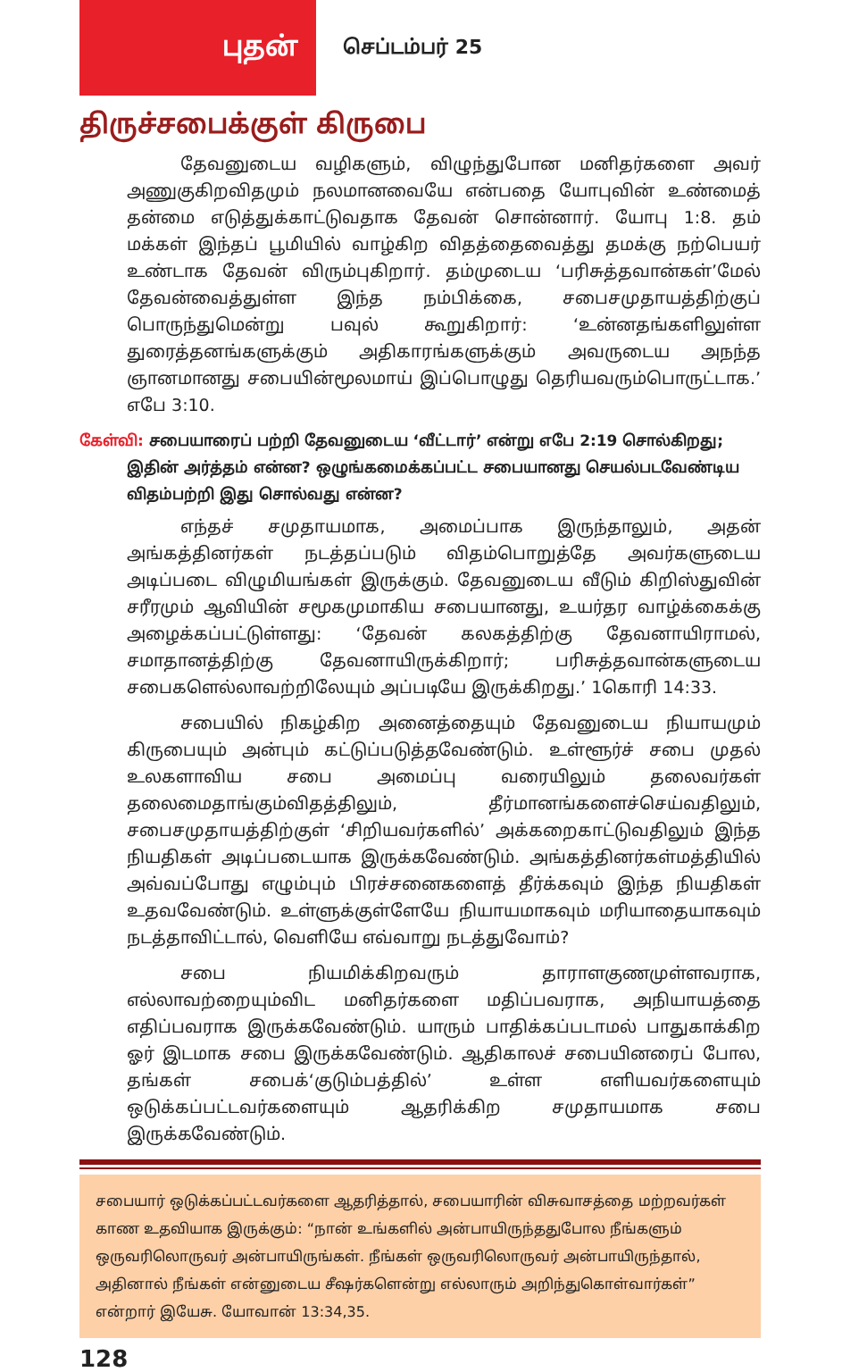புதன்
செப்டம்பர் 25
திருச்சபைக்குள் கிருபை
தேவனுடைய வழிகளும், விழுந்துபோன மனிதர்களை அவர் அணுகுகிறவிதமும் நலமானவையே என்பதை யோபுவின் உண்மைத் தன்மை எடுத்துக்காட்டுவதாக தேவன் சொன்னார். யோபு 1:8. தம் மக்கள் இந்தப் பூமியில் வாழ்கிற விதத்தைவைத்து தமக்கு நற்பெயர் உண்டாக தேவன் விரும்புகிறார். தம்முடைய ‘பரிசுத்தவான்கள்’மேல் தேவன்வைத்துள்ள இந்த நம்பிக்கை, சபைசமுதாயத்திற்குப் பொருந்துமென்று பவுல் கூறுகிறார்: ‘உன்னதங்களிலுள்ள துரைத்தனங்களுக்கும் அதிகாரங்களுக்கும் அவருடைய அநந்த ஞானமானது சபையின்மூலமாய் இப்பொழுது தெரியவரும்பொருட்டாக.’ எபே 3:10.
கேள்வி: சபையாரைப் பற்றி தேவனுடைய ‘வீட்டார்’ என்று எபே 2:19 சொல்கிறது; இதின் அர்த்தம் என்ன? ஒழுங்கமைக்கப்பட்ட சபையானது செயல்படவேண்டிய விதம்பற்றி இது சொல்வது என்ன?
எந்தச் சமுதாயமாக, அமைப்பாக இருந்தாலும், அதன் அங்கத்தினர்கள் நடத்தப்படும் விதம்பொறுத்தே அவர்களுடைய அடிப்படை விழுமியங்கள் இருக்கும். தேவனுடைய வீடும் கிறிஸ்துவின் சரீரமும் ஆவியின் சமூகமுமாகிய சபையானது, உயர்தர வாழ்க்கைக்கு அழைக்கப்பட்டுள்ளது: ‘தேவன் கலகத்திற்கு தேவனாயிராமல், சமாதானத்திற்கு தேவனாயிருக்கிறார்; பரிசுத்தவான்களுடைய சபைகளெல்லாவற்றிலேயும் அப்படியே இருக்கிறது.’ 1கொரி 14:33.
சபையில் நிகழ்கிற அனைத்தையும் தேவனுடைய நியாயமும் கிருபையும் அன்பும் கட்டுப்படுத்தவேண்டும். உள்ளூர்ச் சபை முதல் உலகளாவிய சபை அமைப்பு வரையிலும் தலைவர்கள் தலைமைதாங்கும்விதத்திலும், தீர்மானங்களைச்செய்வதிலும், சபைசமுதாயத்திற்குள் ‘சிறியவர்களில்’ அக்கறைகாட்டுவதிலும் இந்த நியதிகள் அடிப்படையாக இருக்கவேண்டும். அங்கத்தினர்கள்மத்தியில் அவ்வப்போது எழும்பும் பிரச்சனைகளைத் தீர்க்கவும் இந்த நியதிகள் உதவவேண்டும். உள்ளுக்குள்ளேயே நியாயமாகவும் மரியாதையாகவும் நடத்தாவிட்டால், வெளியே எவ்வாறு நடத்துவோம்?
சபை நியமிக்கிறவரும் தாராளகுணமுள்ளவராக, எல்லாவற்றையும்விட மனிதர்களை மதிப்பவராக, அநியாயத்தை எதிப்பவராக இருக்கவேண்டும். யாரும் பாதிக்கப்படாமல் பாதுகாக்கிற ஓர் இடமாக சபை இருக்கவேண்டும். ஆதிகாலச் சபையினரைப் போல, தங்கள் சபைக்‘குடும்பத்தில்’ உள்ள எளியவர்களையும் ஒடுக்கப்பட்டவர்களையும் ஆதரிக்கிற சமுதாயமாக சபை இருக்கவேண்டும்.
சபையார் ஒடுக்கப்பட்டவர்களை ஆதரித்தால், சபையாரின் விசுவாசத்தை மற்றவர்கள் காண உதவியாக இருக்கும்: “நான் உங்களில் அன்பாயிருந்ததுபோல நீங்களும் ஒருவரிலொருவர் அன்பாயிருங்கள். நீங்கள் ஒருவரிலொருவர் அன்பாயிருந்தால், அதினால் நீங்கள் என்னுடைய சீஷர்களென்று எல்லாரும் அறிந்துகொள்வார்கள்” என்றார் இயேசு. யோவான் 13:34,35.
128